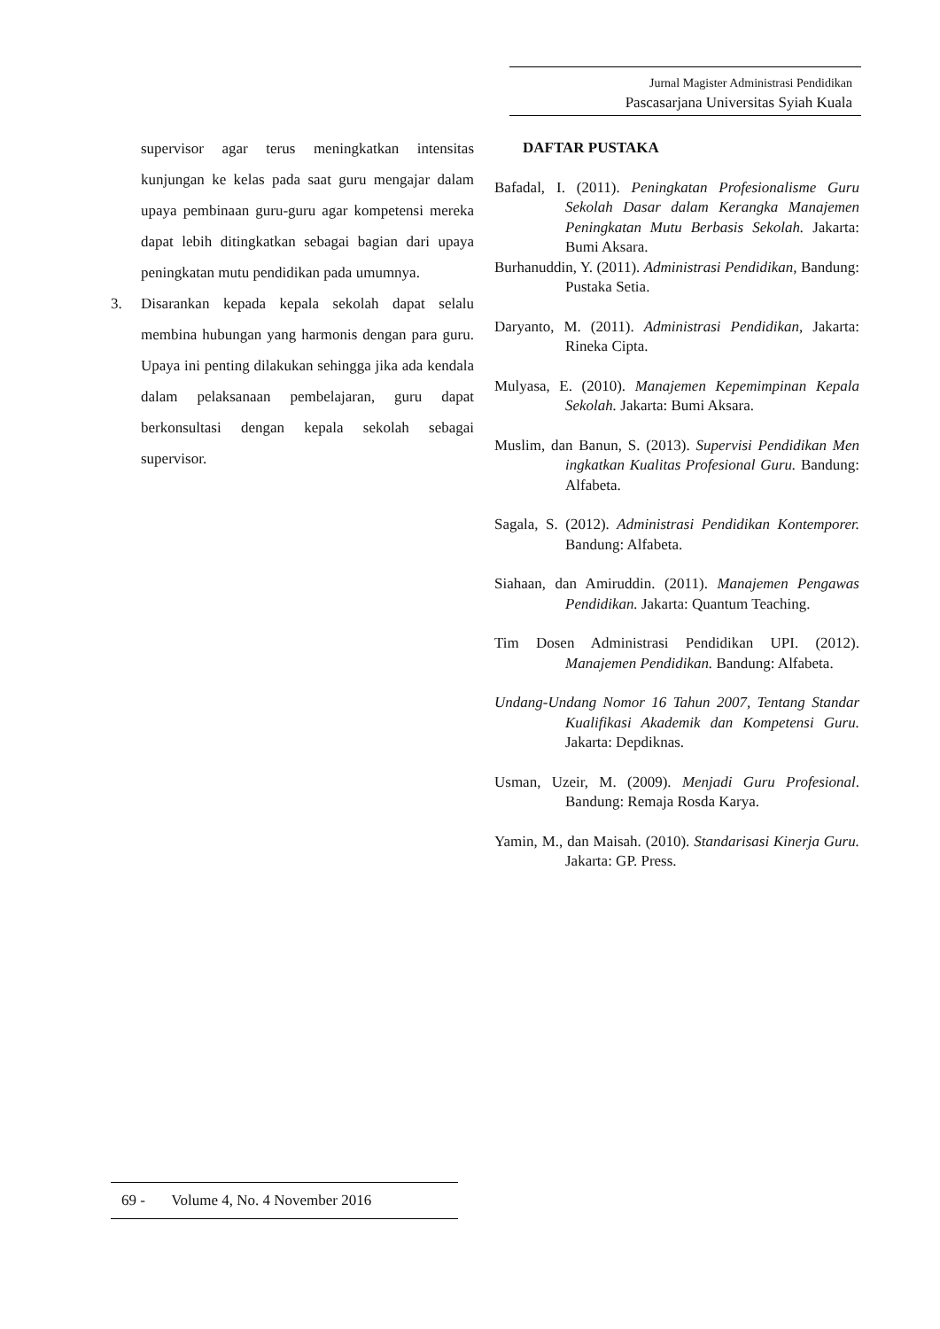Jurnal Magister Administrasi Pendidikan
Pascasarjana Universitas Syiah Kuala
supervisor agar terus meningkatkan intensitas kunjungan ke kelas pada saat guru mengajar dalam upaya pembinaan guru-guru agar kompetensi mereka dapat lebih ditingkatkan sebagai bagian dari upaya peningkatan mutu pendidikan pada umumnya.
3. Disarankan kepada kepala sekolah dapat selalu membina hubungan yang harmonis dengan para guru. Upaya ini penting dilakukan sehingga jika ada kendala dalam pelaksanaan pembelajaran, guru dapat berkonsultasi dengan kepala sekolah sebagai supervisor.
DAFTAR PUSTAKA
Bafadal, I. (2011). Peningkatan Profesionalisme Guru Sekolah Dasar dalam Kerangka Manajemen Peningkatan Mutu Berbasis Sekolah. Jakarta: Bumi Aksara.
Burhanuddin, Y. (2011). Administrasi Pendidikan, Bandung: Pustaka Setia.
Daryanto, M. (2011). Administrasi Pendidikan, Jakarta: Rineka Cipta.
Mulyasa, E. (2010). Manajemen Kepemimpinan Kepala Sekolah. Jakarta: Bumi Aksara.
Muslim, dan Banun, S. (2013). Supervisi Pendidikan Men ingkatkan Kualitas Profesional Guru. Bandung: Alfabeta.
Sagala, S. (2012). Administrasi Pendidikan Kontemporer. Bandung: Alfabeta.
Siahaan, dan Amiruddin. (2011). Manajemen Pengawas Pendidikan. Jakarta: Quantum Teaching.
Tim Dosen Administrasi Pendidikan UPI. (2012). Manajemen Pendidikan. Bandung: Alfabeta.
Undang-Undang Nomor 16 Tahun 2007, Tentang Standar Kualifikasi Akademik dan Kompetensi Guru. Jakarta: Depdiknas.
Usman, Uzeir, M. (2009). Menjadi Guru Profesional. Bandung: Remaja Rosda Karya.
Yamin, M., dan Maisah. (2010). Standarisasi Kinerja Guru. Jakarta: GP. Press.
69 - Volume 4, No. 4 November 2016